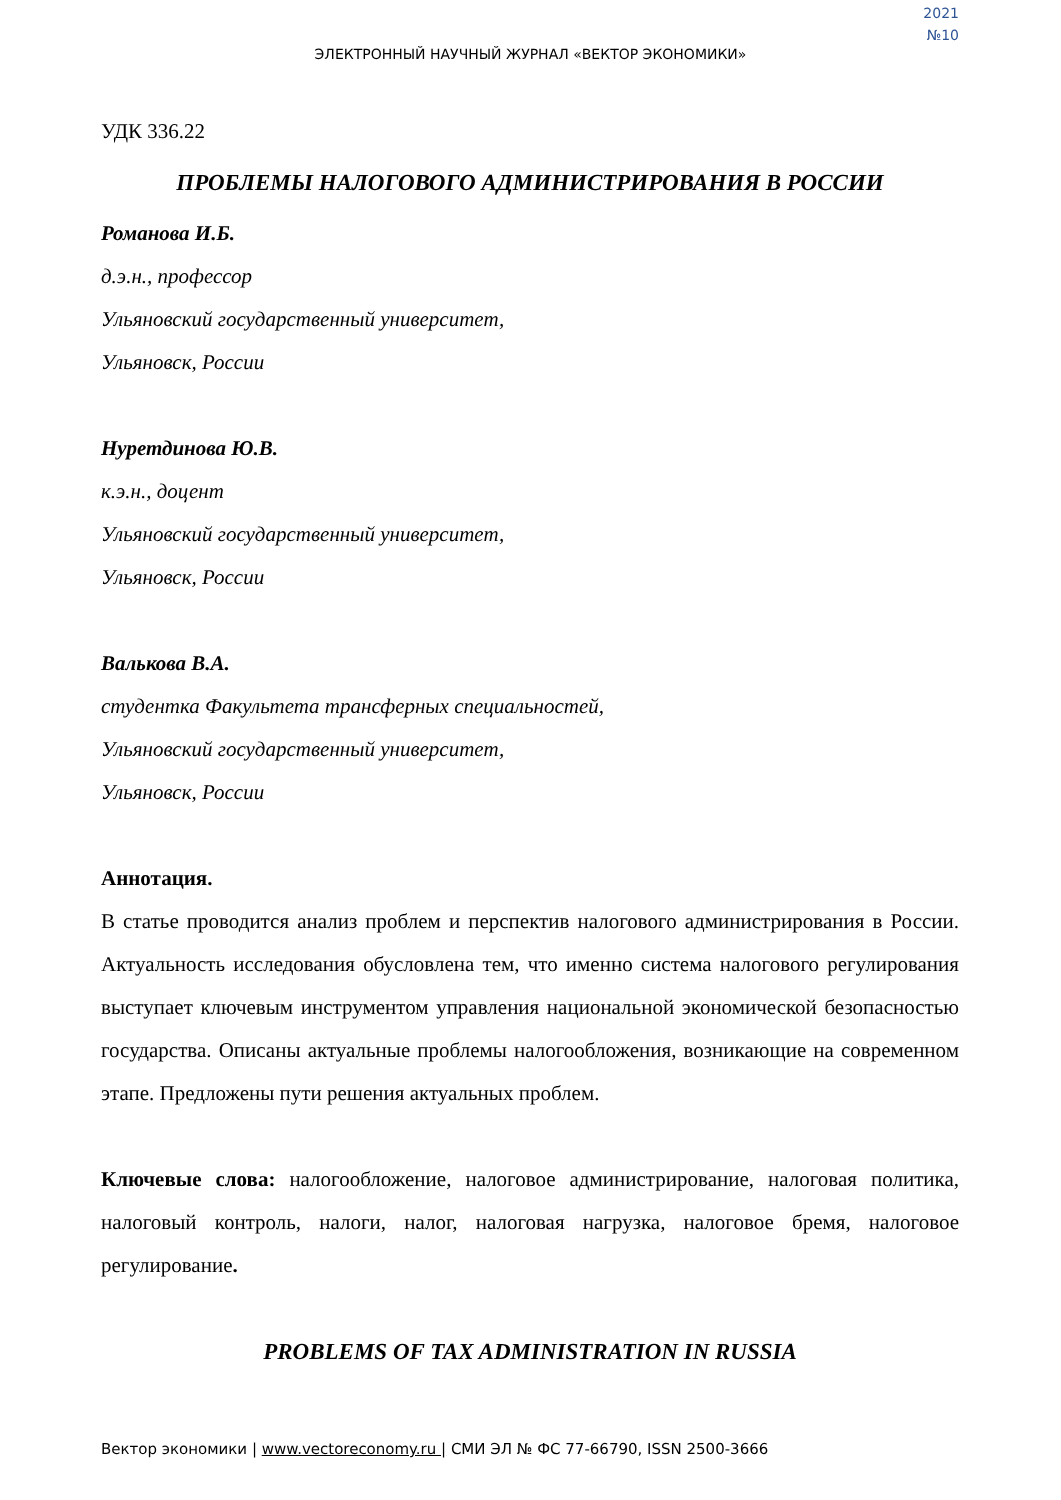2021
№10
ЭЛЕКТРОННЫЙ НАУЧНЫЙ ЖУРНАЛ «ВЕКТОР ЭКОНОМИКИ»
УДК 336.22
ПРОБЛЕМЫ НАЛОГОВОГО АДМИНИСТРИРОВАНИЯ В РОССИИ
Романова И.Б.
д.э.н., профессор
Ульяновский государственный университет,
Ульяновск, России
Нуретдинова Ю.В.
к.э.н., доцент
Ульяновский государственный университет,
Ульяновск, России
Валькова В.А.
студентка Факультета трансферных специальностей,
Ульяновский государственный университет,
Ульяновск, России
Аннотация.
В статье проводится анализ проблем и перспектив налогового администрирования в России. Актуальность исследования обусловлена тем, что именно система налогового регулирования выступает ключевым инструментом управления национальной экономической безопасностью государства. Описаны актуальные проблемы налогообложения, возникающие на современном этапе. Предложены пути решения актуальных проблем.
Ключевые слова: налогообложение, налоговое администрирование, налоговая политика, налоговый контроль, налоги, налог, налоговая нагрузка, налоговое бремя, налоговое регулирование.
PROBLEMS OF TAX ADMINISTRATION IN RUSSIA
Вектор экономики | www.vectoreconomy.ru | СМИ ЭЛ № ФС 77-66790, ISSN 2500-3666